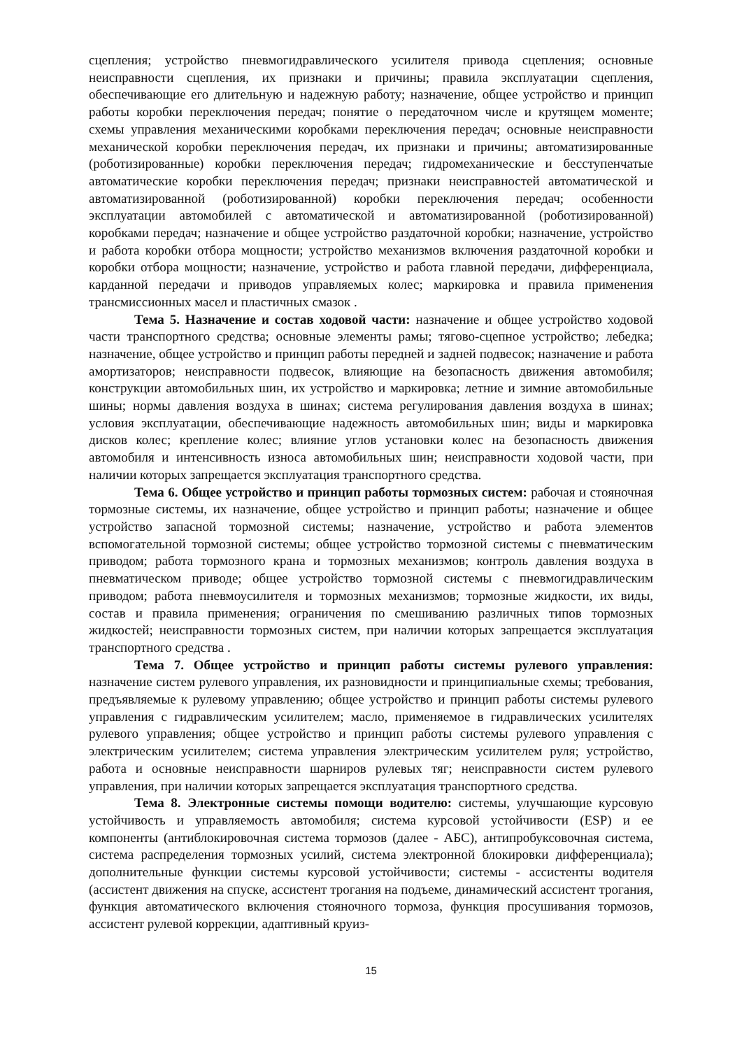сцепления; устройство пневмогидравлического усилителя привода сцепления; основные неисправности сцепления, их признаки и причины; правила эксплуатации сцепления, обеспечивающие его длительную и надежную работу; назначение, общее устройство и принцип работы коробки переключения передач; понятие о передаточном числе и крутящем моменте; схемы управления механическими коробками переключения передач; основные неисправности механической коробки переключения передач, их признаки и причины; автоматизированные (роботизированные) коробки переключения передач; гидромеханические и бесступенчатые автоматические коробки переключения передач; признаки неисправностей автоматической и автоматизированной (роботизированной) коробки переключения передач; особенности эксплуатации автомобилей с автоматической и автоматизированной (роботизированной) коробками передач; назначение и общее устройство раздаточной коробки; назначение, устройство и работа коробки отбора мощности; устройство механизмов включения раздаточной коробки и коробки отбора мощности; назначение, устройство и работа главной передачи, дифференциала, карданной передачи и приводов управляемых колес; маркировка и правила применения трансмиссионных масел и пластичных смазок .
Тема 5. Назначение и состав ходовой части: назначение и общее устройство ходовой части транспортного средства; основные элементы рамы; тягово-сцепное устройство; лебедка; назначение, общее устройство и принцип работы передней и задней подвесок; назначение и работа амортизаторов; неисправности подвесок, влияющие на безопасность движения автомобиля; конструкции автомобильных шин, их устройство и маркировка; летние и зимние автомобильные шины; нормы давления воздуха в шинах; система регулирования давления воздуха в шинах; условия эксплуатации, обеспечивающие надежность автомобильных шин; виды и маркировка дисков колес; крепление колес; влияние углов установки колес на безопасность движения автомобиля и интенсивность износа автомобильных шин; неисправности ходовой части, при наличии которых запрещается эксплуатация транспортного средства.
Тема 6. Общее устройство и принцип работы тормозных систем: рабочая и стояночная тормозные системы, их назначение, общее устройство и принцип работы; назначение и общее устройство запасной тормозной системы; назначение, устройство и работа элементов вспомогательной тормозной системы; общее устройство тормозной системы с пневматическим приводом; работа тормозного крана и тормозных механизмов; контроль давления воздуха в пневматическом приводе; общее устройство тормозной системы с пневмогидравлическим приводом; работа пневмоусилителя и тормозных механизмов; тормозные жидкости, их виды, состав и правила применения; ограничения по смешиванию различных типов тормозных жидкостей; неисправности тормозных систем, при наличии которых запрещается эксплуатация транспортного средства .
Тема 7. Общее устройство и принцип работы системы рулевого управления: назначение систем рулевого управления, их разновидности и принципиальные схемы; требования, предъявляемые к рулевому управлению; общее устройство и принцип работы системы рулевого управления с гидравлическим усилителем; масло, применяемое в гидравлических усилителях рулевого управления; общее устройство и принцип работы системы рулевого управления с электрическим усилителем; система управления электрическим усилителем руля; устройство, работа и основные неисправности шарниров рулевых тяг; неисправности систем рулевого управления, при наличии которых запрещается эксплуатация транспортного средства.
Тема 8. Электронные системы помощи водителю: системы, улучшающие курсовую устойчивость и управляемость автомобиля; система курсовой устойчивости (ESP) и ее компоненты (антиблокировочная система тормозов (далее - АБС), антипробуксовочная система, система распределения тормозных усилий, система электронной блокировки дифференциала); дополнительные функции системы курсовой устойчивости; системы - ассистенты водителя (ассистент движения на спуске, ассистент трогания на подъеме, динамический ассистент трогания, функция автоматического включения стояночного тормоза, функция просушивания тормозов, ассистент рулевой коррекции, адаптивный круиз-
15